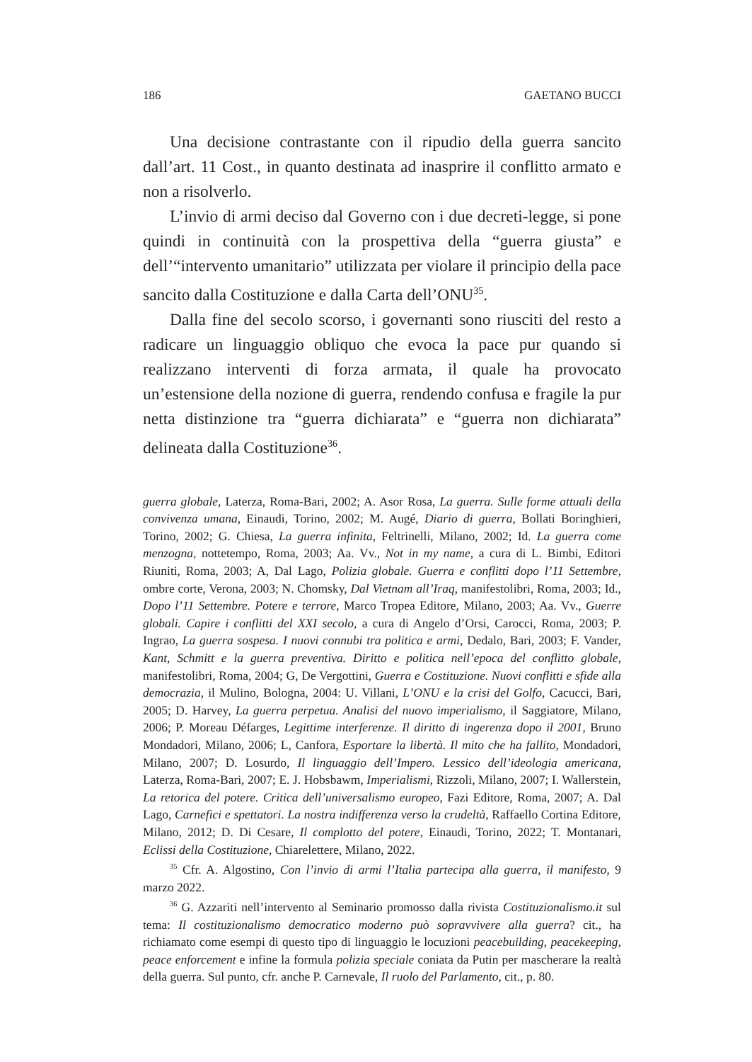186 GAETANO BUCCI
Una decisione contrastante con il ripudio della guerra sancito dall’art. 11 Cost., in quanto destinata ad inasprire il conflitto armato e non a risolverlo.
L’invio di armi deciso dal Governo con i due decreti-legge, si pone quindi in continuità con la prospettiva della “guerra giusta” e dell’“intervento umanitario” utilizzata per violare il principio della pace sancito dalla Costituzione e dalla Carta dell’ONU<sup>35</sup>.
Dalla fine del secolo scorso, i governanti sono riusciti del resto a radicare un linguaggio obliquo che evoca la pace pur quando si realizzano interventi di forza armata, il quale ha provocato un’estensione della nozione di guerra, rendendo confusa e fragile la pur netta distinzione tra “guerra dichiarata” e “guerra non dichiarata” delineata dalla Costituzione<sup>36</sup>.
guerra globale, Laterza, Roma-Bari, 2002; A. Asor Rosa, La guerra. Sulle forme attuali della convivenza umana, Einaudi, Torino, 2002; M. Augé, Diario di guerra, Bollati Boringhieri, Torino, 2002; G. Chiesa, La guerra infinita, Feltrinelli, Milano, 2002; Id. La guerra come menzogna, nottetempo, Roma, 2003; Aa. Vv., Not in my name, a cura di L. Bimbi, Editori Riuniti, Roma, 2003; A, Dal Lago, Polizia globale. Guerra e conflitti dopo l’11 Settembre, ombre corte, Verona, 2003; N. Chomsky, Dal Vietnam all’Iraq, manifestolibri, Roma, 2003; Id., Dopo l’11 Settembre. Potere e terrore, Marco Tropea Editore, Milano, 2003; Aa. Vv., Guerre globali. Capire i conflitti del XXI secolo, a cura di Angelo d’Orsi, Carocci, Roma, 2003; P. Ingrao, La guerra sospesa. I nuovi connubi tra politica e armi, Dedalo, Bari, 2003; F. Vander, Kant, Schmitt e la guerra preventiva. Diritto e politica nell’epoca del conflitto globale, manifestolibri, Roma, 2004; G, De Vergottini, Guerra e Costituzione. Nuovi conflitti e sfide alla democrazia, il Mulino, Bologna, 2004: U. Villani, L’ONU e la crisi del Golfo, Cacucci, Bari, 2005; D. Harvey, La guerra perpetua. Analisi del nuovo imperialismo, il Saggiatore, Milano, 2006; P. Moreau Défarges, Legittime interferenze. Il diritto di ingerenza dopo il 2001, Bruno Mondadori, Milano, 2006; L, Canfora, Esportare la libertà. Il mito che ha fallito, Mondadori, Milano, 2007; D. Losurdo, Il linguaggio dell’Impero. Lessico dell’ideologia americana, Laterza, Roma-Bari, 2007; E. J. Hobsbawm, Imperialismi, Rizzoli, Milano, 2007; I. Wallerstein, La retorica del potere. Critica dell’universalismo europeo, Fazi Editore, Roma, 2007; A. Dal Lago, Carnefici e spettatori. La nostra indifferenza verso la crudeltà, Raffaello Cortina Editore, Milano, 2012; D. Di Cesare, Il complotto del potere, Einaudi, Torino, 2022; T. Montanari, Eclissi della Costituzione, Chiarelettere, Milano, 2022.
<sup>35</sup> Cfr. A. Algostino, Con l’invio di armi l’Italia partecipa alla guerra, il manifesto, 9 marzo 2022.
<sup>36</sup> G. Azzariti nell’intervento al Seminario promosso dalla rivista Costituzionalismo.it sul tema: Il costituzionalismo democratico moderno può sopravvivere alla guerra? cit., ha richiamato come esempi di questo tipo di linguaggio le locuzioni peacebuilding, peacekeeping, peace enforcement e infine la formula polizia speciale coniata da Putin per mascherare la realtà della guerra. Sul punto, cfr. anche P. Carnevale, Il ruolo del Parlamento, cit., p. 80.